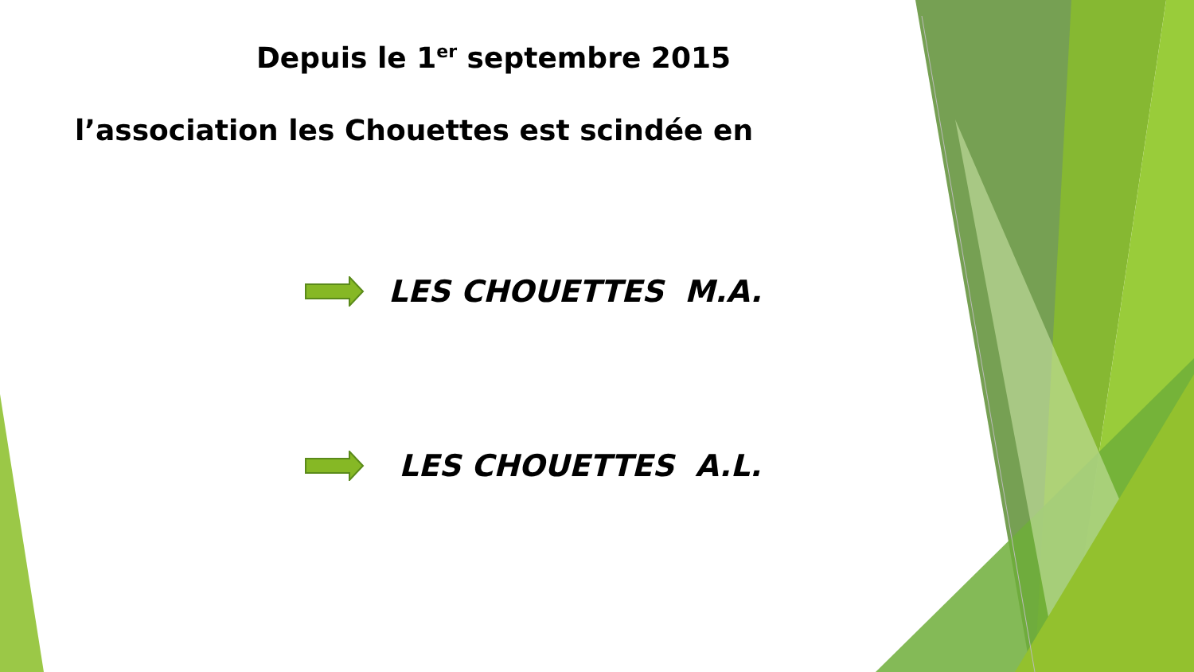Depuis le 1<sup>er</sup> septembre 2015
l’association les Chouettes est scindée en
LES CHOUETTES M.A.
LES CHOUETTES A.L.